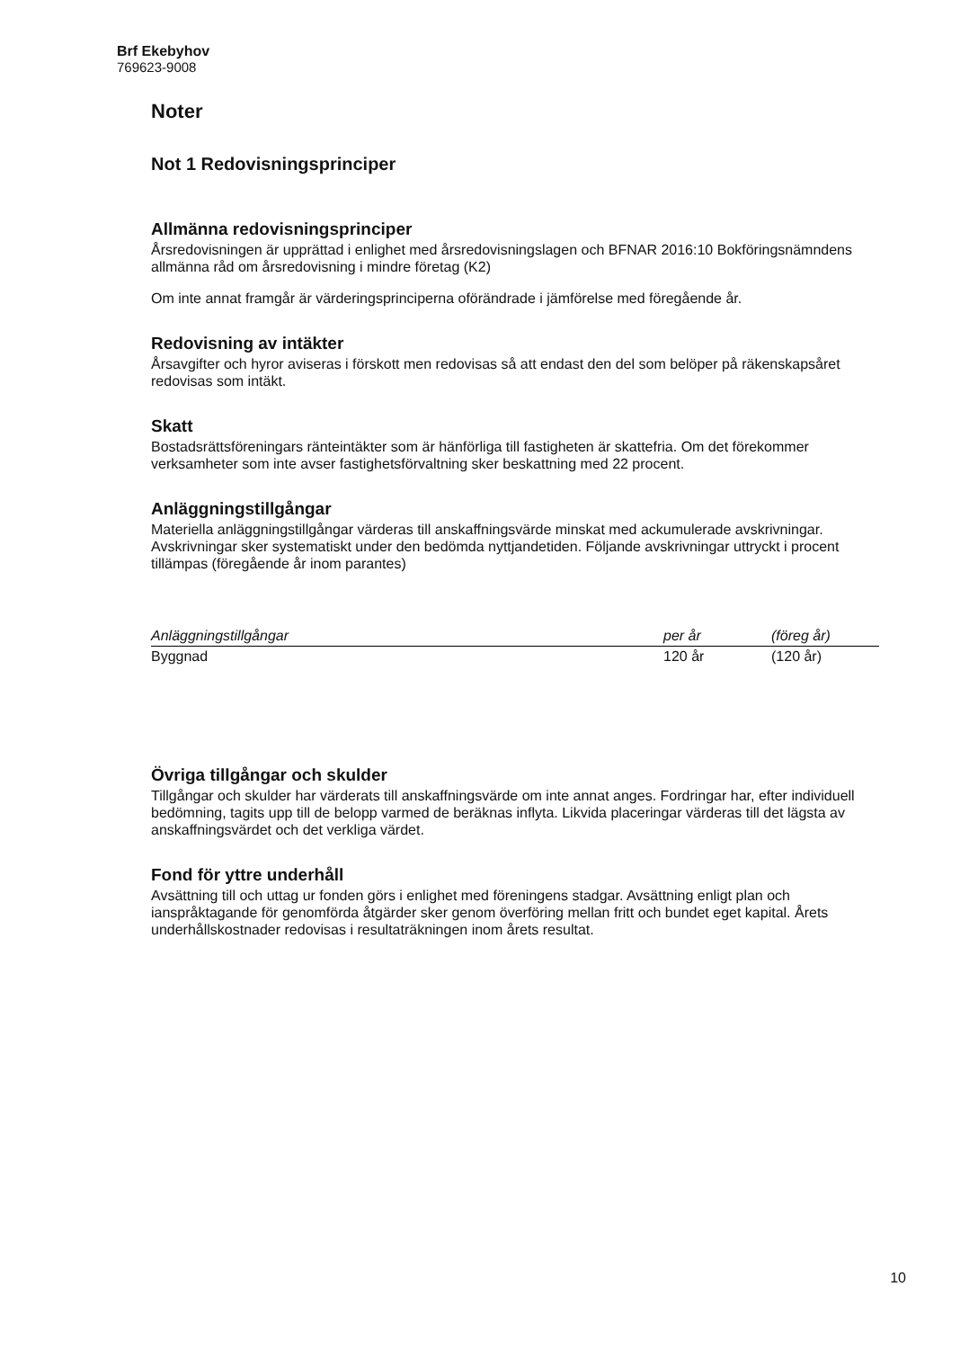Brf Ekebyhov
769623-9008
Noter
Not 1 Redovisningsprinciper
Allmänna redovisningsprinciper
Årsredovisningen är upprättad i enlighet med årsredovisningslagen och BFNAR 2016:10 Bokföringsnämndens allmänna råd om årsredovisning i mindre företag (K2)
Om inte annat framgår är värderingsprinciperna oförändrade i jämförelse med föregående år.
Redovisning av intäkter
Årsavgifter och hyror aviseras i förskott men redovisas så att endast den del som belöper på räkenskapsåret redovisas som intäkt.
Skatt
Bostadsrättsföreningars ränteintäkter som är hänförliga till fastigheten är skattefria. Om det förekommer verksamheter som inte avser fastighetsförvaltning sker beskattning med 22 procent.
Anläggningstillgångar
Materiella anläggningstillgångar värderas till anskaffningsvärde minskat med ackumulerade avskrivningar. Avskrivningar sker systematiskt under den bedömda nyttjandetiden. Följande avskrivningar uttryckt i procent tillämpas (föregående år inom parantes)
| Anläggningstillgångar | per år | (föreg år) |
| --- | --- | --- |
| Byggnad | 120 år | (120 år) |
Övriga tillgångar och skulder
Tillgångar och skulder har värderats till anskaffningsvärde om inte annat anges. Fordringar har, efter individuell bedömning, tagits upp till de belopp varmed de beräknas inflyta. Likvida placeringar värderas till det lägsta av anskaffningsvärdet och det verkliga värdet.
Fond för yttre underhåll
Avsättning till och uttag ur fonden görs i enlighet med föreningens stadgar. Avsättning enligt plan och ianspråktagande för genomförda åtgärder sker genom överföring mellan fritt och bundet eget kapital. Årets underhållskostnader redovisas i resultaträkningen inom årets resultat.
10